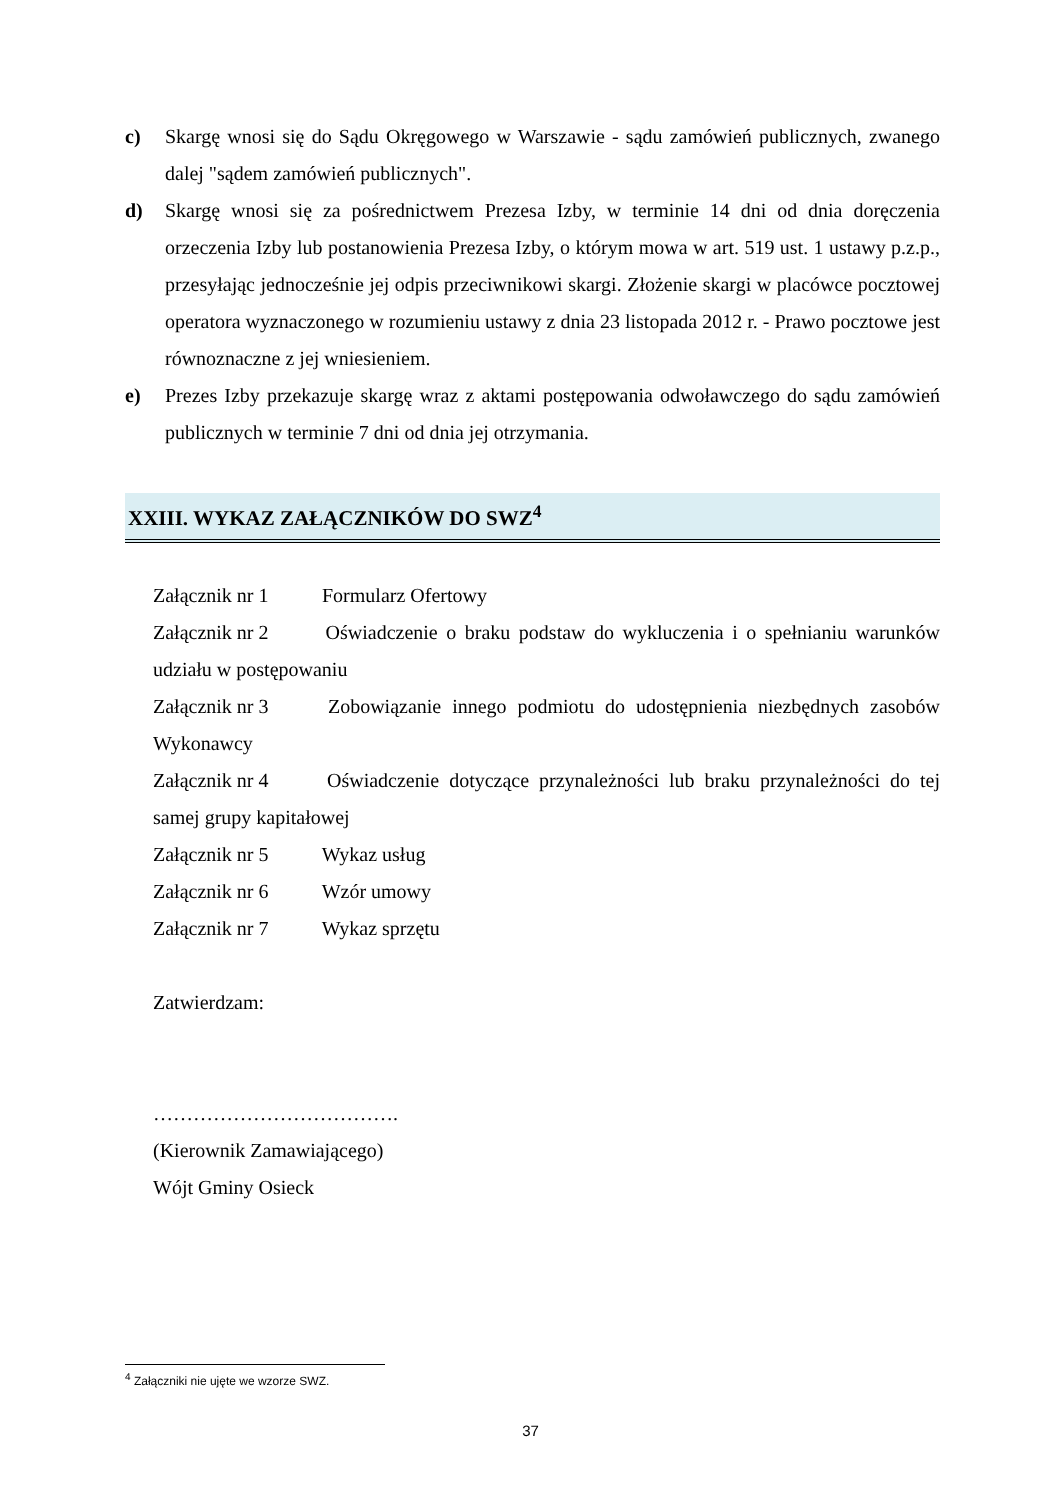c) Skargę wnosi się do Sądu Okręgowego w Warszawie - sądu zamówień publicznych, zwanego dalej "sądem zamówień publicznych".
d) Skargę wnosi się za pośrednictwem Prezesa Izby, w terminie 14 dni od dnia doręczenia orzeczenia Izby lub postanowienia Prezesa Izby, o którym mowa w art. 519 ust. 1 ustawy p.z.p., przesyłając jednocześnie jej odpis przeciwnikowi skargi. Złożenie skargi w placówce pocztowej operatora wyznaczonego w rozumieniu ustawy z dnia 23 listopada 2012 r. - Prawo pocztowe jest równoznaczne z jej wniesieniem.
e) Prezes Izby przekazuje skargę wraz z aktami postępowania odwoławczego do sądu zamówień publicznych w terminie 7 dni od dnia jej otrzymania.
XXIII. WYKAZ ZAŁĄCZNIKÓW DO SWZ<sup>4</sup>
Załącznik nr 1 Formularz Ofertowy
Załącznik nr 2 Oświadczenie o braku podstaw do wykluczenia i o spełnianiu warunków udziału w postępowaniu
Załącznik nr 3 Zobowiązanie innego podmiotu do udostępnienia niezbędnych zasobów Wykonawcy
Załącznik nr 4 Oświadczenie dotyczące przynależności lub braku przynależności do tej samej grupy kapitałowej
Załącznik nr 5 Wykaz usług
Załącznik nr 6 Wzór umowy
Załącznik nr 7 Wykaz sprzętu
Zatwierdzam:
……………………………….
(Kierownik Zamawiającego)
Wójt Gminy Osieck
<sup>4</sup> Załączniki nie ujęte we wzorze SWZ.
37